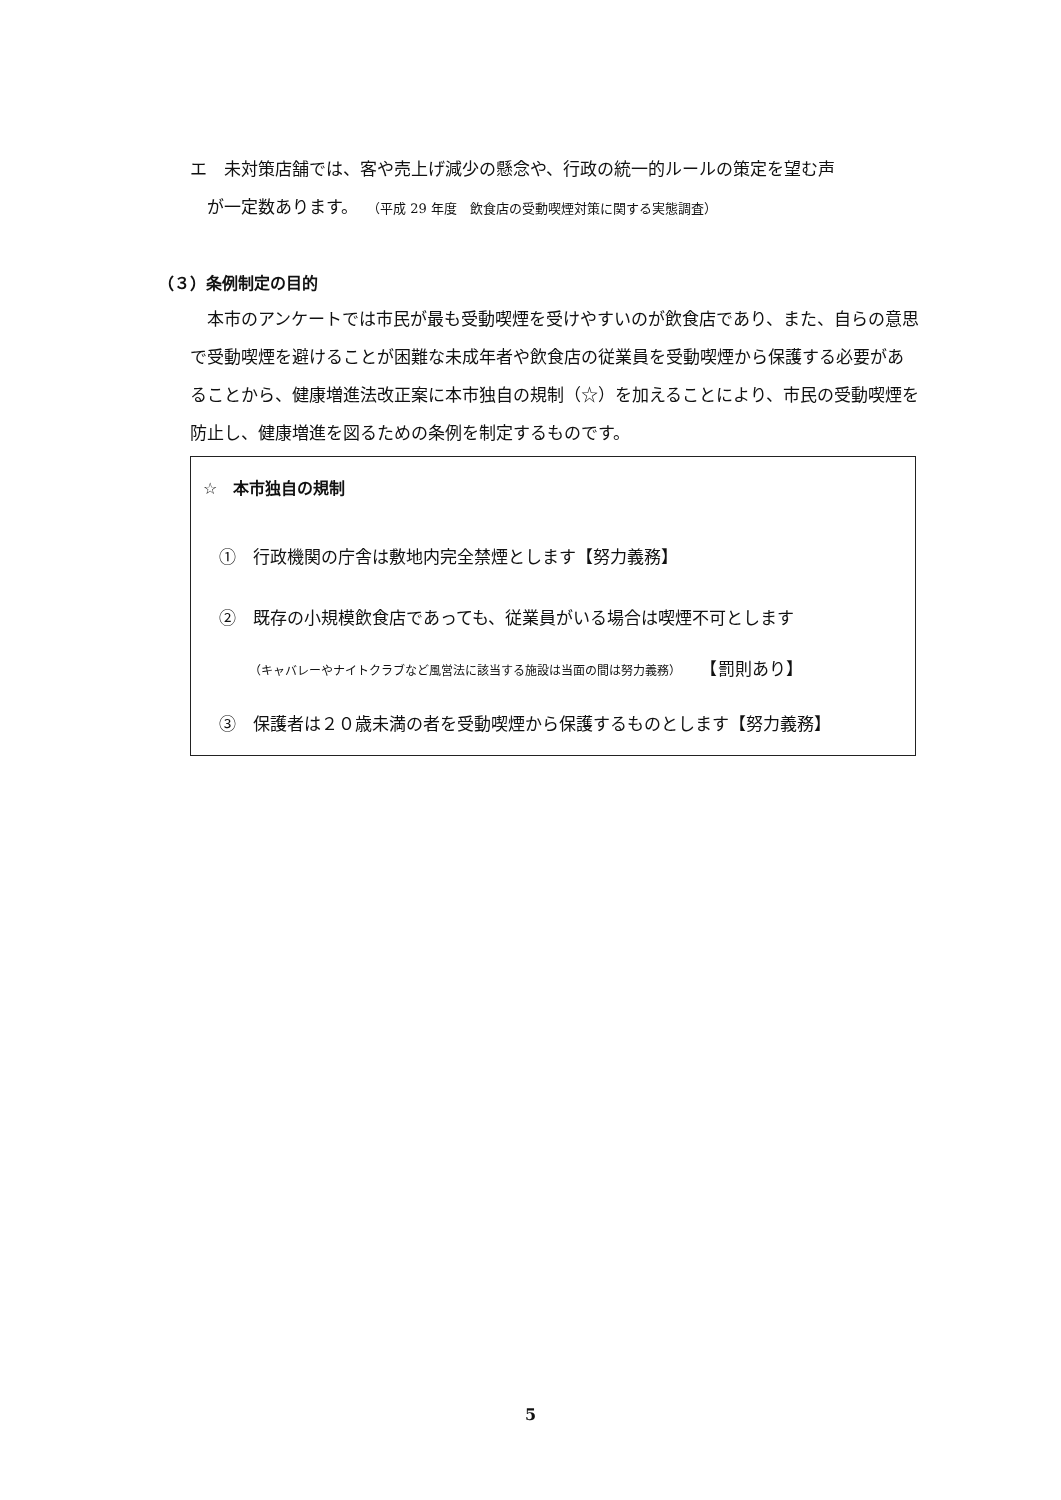エ　未対策店舗では、客や売上げ減少の懸念や、行政の統一的ルールの策定を望む声
　が一定数あります。　（平成 29 年度　飲食店の受動喫煙対策に関する実態調査）
（３）条例制定の目的
　本市のアンケートでは市民が最も受動喫煙を受けやすいのが飲食店であり、また、自らの意思で受動喫煙を避けることが困難な未成年者や飲食店の従業員を受動喫煙から保護する必要があることから、健康増進法改正案に本市独自の規制（☆）を加えることにより、市民の受動喫煙を防止し、健康増進を図るための条例を制定するものです。
☆　本市独自の規制
①　行政機関の庁舎は敷地内完全禁煙とします【努力義務】
②　既存の小規模飲食店であっても、従業員がいる場合は喫煙不可とします
（キャバレーやナイトクラブなど風営法に該当する施設は当面の間は努力義務）　　【罰則あり】
③　保護者は２０歳未満の者を受動喫煙から保護するものとします【努力義務】
5